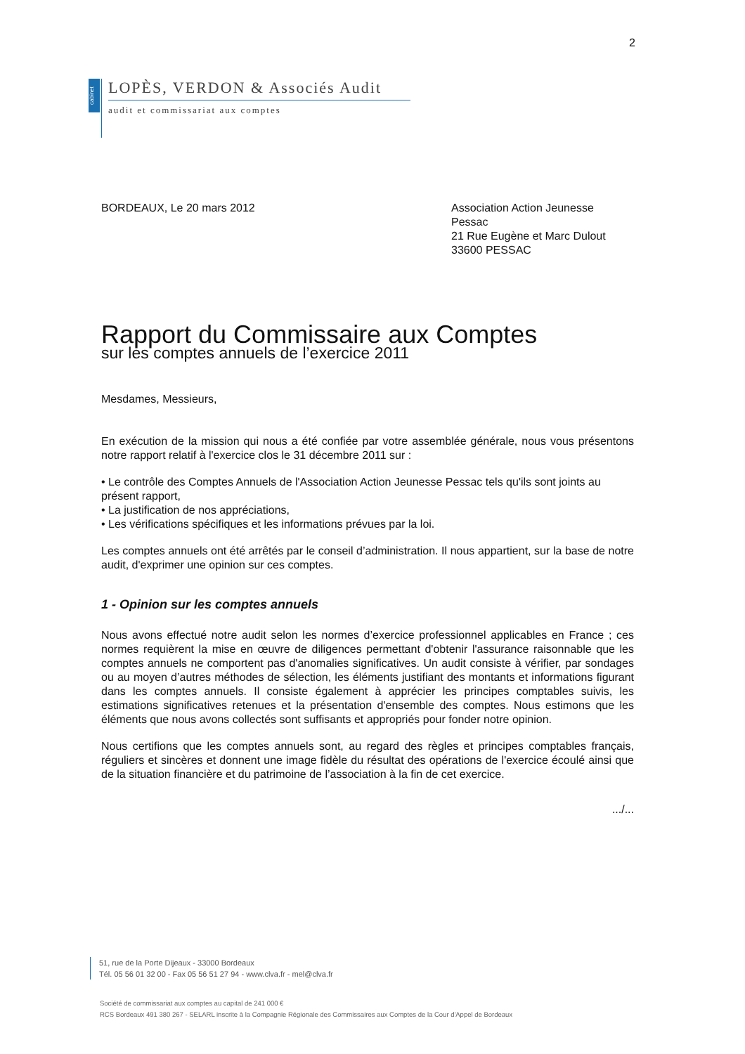2
cabinet
LOPÈS, VERDON & Associés Audit
audit et commissariat aux comptes
BORDEAUX, Le 20 mars 2012 Association Action Jeunesse
Pessac
21 Rue Eugène et Marc Dulout
33600 PESSAC
Rapport du Commissaire aux Comptes
sur les comptes annuels de l’exercice 2011
Mesdames, Messieurs,
En exécution de la mission qui nous a été confiée par votre assemblée générale, nous vous présentons notre rapport relatif à l'exercice clos le 31 décembre 2011 sur :
• Le contrôle des Comptes Annuels de l'Association Action Jeunesse Pessac tels qu'ils sont joints au présent rapport,
• La justification de nos appréciations,
• Les vérifications spécifiques et les informations prévues par la loi.
Les comptes annuels ont été arrêtés par le conseil d’administration. Il nous appartient, sur la base de notre audit, d'exprimer une opinion sur ces comptes.
1 - Opinion sur les comptes annuels
Nous avons effectué notre audit selon les normes d’exercice professionnel applicables en France ; ces normes requièrent la mise en œuvre de diligences permettant d'obtenir l'assurance raisonnable que les comptes annuels ne comportent pas d'anomalies significatives. Un audit consiste à vérifier, par sondages ou au moyen d’autres méthodes de sélection, les éléments justifiant des montants et informations figurant dans les comptes annuels. Il consiste également à apprécier les principes comptables suivis, les estimations significatives retenues et la présentation d'ensemble des comptes. Nous estimons que les éléments que nous avons collectés sont suffisants et appropriés pour fonder notre opinion.
Nous certifions que les comptes annuels sont, au regard des règles et principes comptables français, réguliers et sincères et donnent une image fidèle du résultat des opérations de l'exercice écoulé ainsi que de la situation financière et du patrimoine de l’association à la fin de cet exercice.
.../...
51, rue de la Porte Dijeaux - 33000 Bordeaux
Tél. 05 56 01 32 00 - Fax 05 56 51 27 94 - www.clva.fr - mel@clva.fr
Société de commissariat aux comptes au capital de 241 000 €
RCS Bordeaux 491 380 267 - SELARL inscrite à la Compagnie Régionale des Commissaires aux Comptes de la Cour d'Appel de Bordeaux